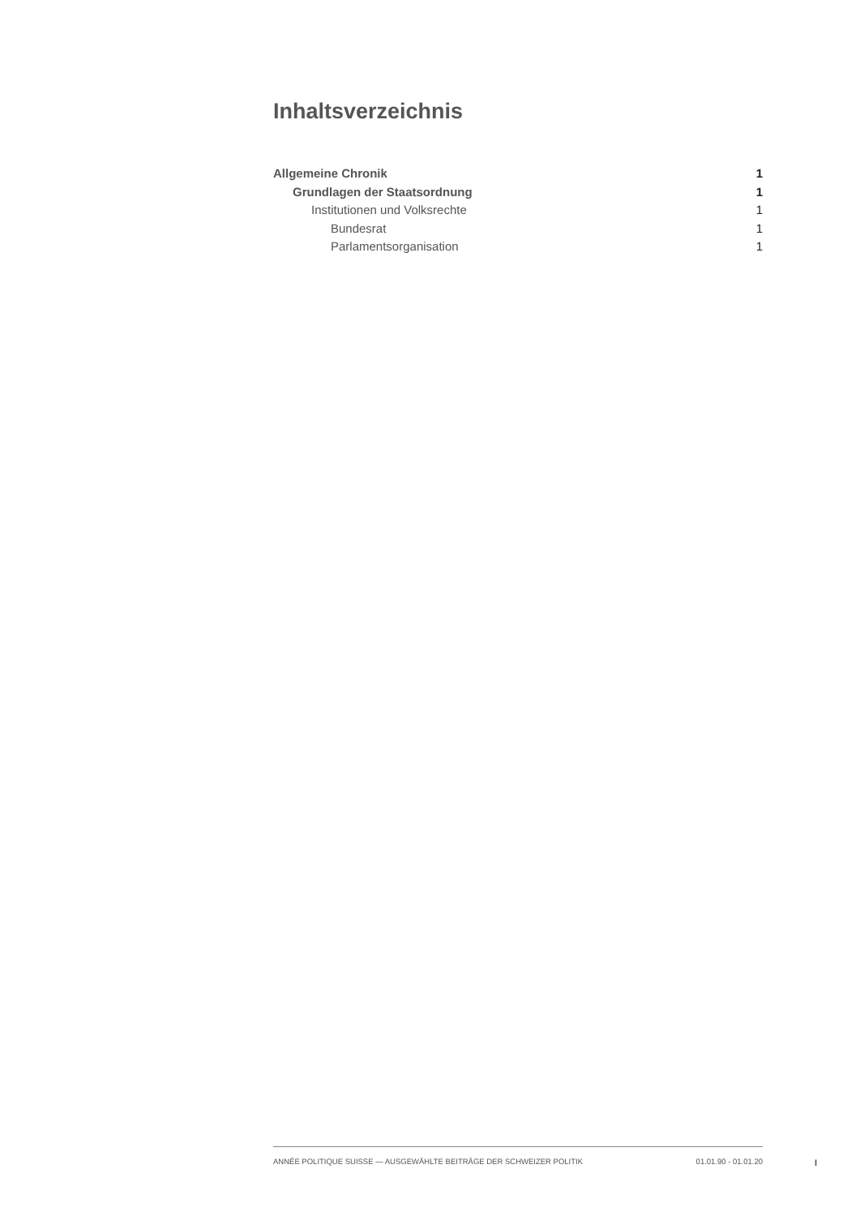Inhaltsverzeichnis
Allgemeine Chronik 1
Grundlagen der Staatsordnung 1
Institutionen und Volksrechte 1
Bundesrat 1
Parlamentsorganisation 1
ANNÉE POLITIQUE SUISSE — AUSGEWÄHLTE BEITRÄGE DER SCHWEIZER POLITIK 01.01.90 - 01.01.20
I